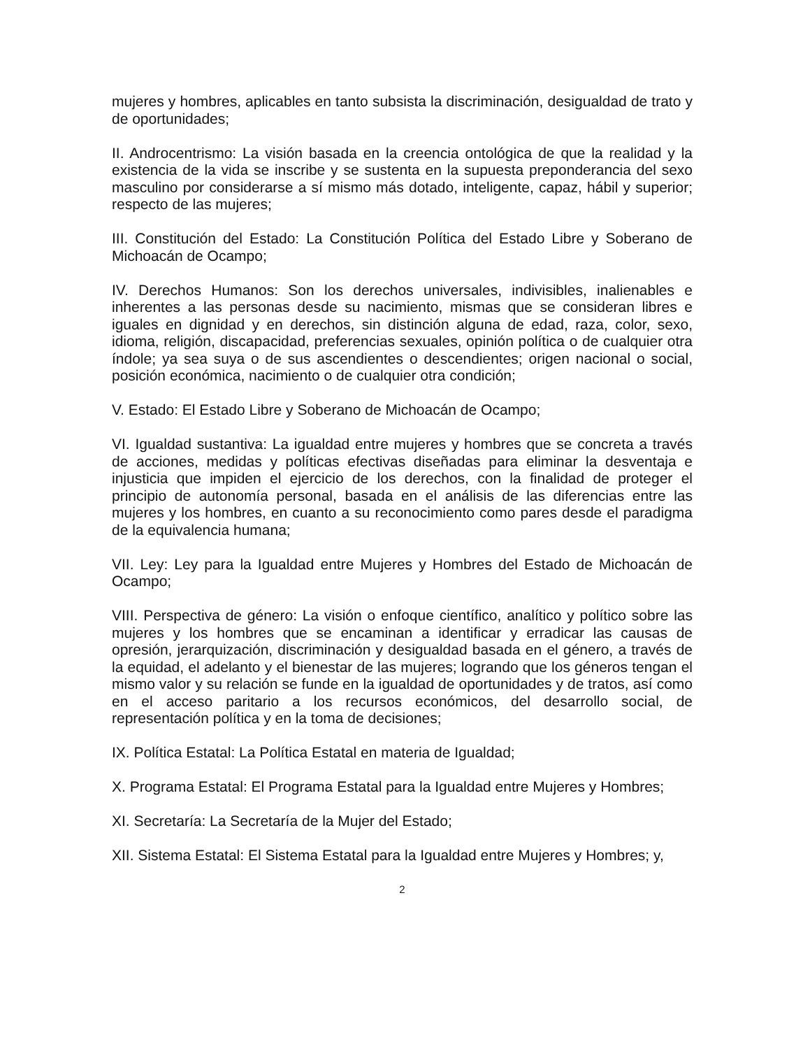mujeres y hombres, aplicables en tanto subsista la discriminación, desigualdad de trato y de oportunidades;
II. Androcentrismo: La visión basada en la creencia ontológica de que la realidad y la existencia de la vida se inscribe y se sustenta en la supuesta preponderancia del sexo masculino por considerarse a sí mismo más dotado, inteligente, capaz, hábil y superior; respecto de las mujeres;
III. Constitución del Estado: La Constitución Política del Estado Libre y Soberano de Michoacán de Ocampo;
IV. Derechos Humanos: Son los derechos universales, indivisibles, inalienables e inherentes a las personas desde su nacimiento, mismas que se consideran libres e iguales en dignidad y en derechos, sin distinción alguna de edad, raza, color, sexo, idioma, religión, discapacidad, preferencias sexuales, opinión política o de cualquier otra índole; ya sea suya o de sus ascendientes o descendientes; origen nacional o social, posición económica, nacimiento o de cualquier otra condición;
V. Estado: El Estado Libre y Soberano de Michoacán de Ocampo;
VI. Igualdad sustantiva: La igualdad entre mujeres y hombres que se concreta a través de acciones, medidas y políticas efectivas diseñadas para eliminar la desventaja e injusticia que impiden el ejercicio de los derechos, con la finalidad de proteger el principio de autonomía personal, basada en el análisis de las diferencias entre las mujeres y los hombres, en cuanto a su reconocimiento como pares desde el paradigma de la equivalencia humana;
VII. Ley: Ley para la Igualdad entre Mujeres y Hombres del Estado de Michoacán de Ocampo;
VIII. Perspectiva de género: La visión o enfoque científico, analítico y político sobre las mujeres y los hombres que se encaminan a identificar y erradicar las causas de opresión, jerarquización, discriminación y desigualdad basada en el género, a través de la equidad, el adelanto y el bienestar de las mujeres; logrando que los géneros tengan el mismo valor y su relación se funde en la igualdad de oportunidades y de tratos, así como en el acceso paritario a los recursos económicos, del desarrollo social, de representación política y en la toma de decisiones;
IX. Política Estatal: La Política Estatal en materia de Igualdad;
X. Programa Estatal: El Programa Estatal para la Igualdad entre Mujeres y Hombres;
XI. Secretaría: La Secretaría de la Mujer del Estado;
XII. Sistema Estatal: El Sistema Estatal para la Igualdad entre Mujeres y Hombres; y,
2